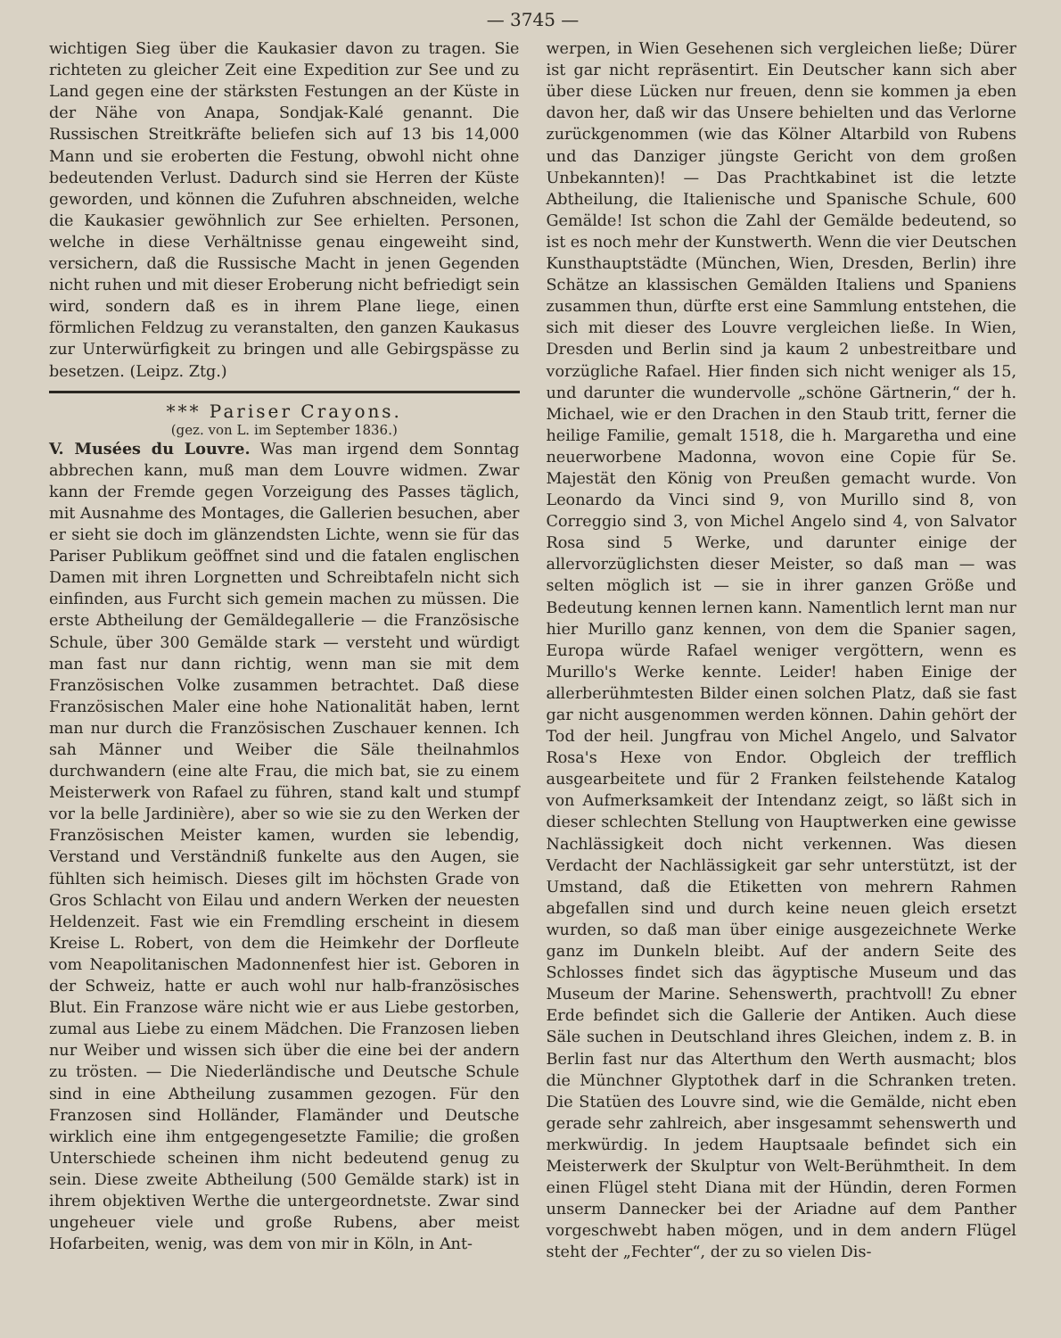— 3745 —
wichtigen Sieg über die Kaukasier davon zu tragen. Sie richteten zu gleicher Zeit eine Expedition zur See und zu Land gegen eine der stärksten Festungen an der Küste in der Nähe von Anapa, Sondjak-Kalé genannt. Die Russischen Streitkräfte beliefen sich auf 13 bis 14,000 Mann und sie eroberten die Festung, obwohl nicht ohne bedeutenden Verlust. Dadurch sind sie Herren der Küste geworden, und können die Zufuhren abschneiden, welche die Kaukasier gewöhnlich zur See erhielten. Personen, welche in diese Verhältnisse genau eingeweiht sind, versichern, daß die Russische Macht in jenen Gegenden nicht ruhen und mit dieser Eroberung nicht befriedigt sein wird, sondern daß es in ihrem Plane liege, einen förmlichen Feldzug zu veranstalten, den ganzen Kaukasus zur Unterwürfigkeit zu bringen und alle Gebirgspässe zu besetzen. (Leipz. Ztg.)
*** Pariser Crayons.
(gez. von L. im September 1836.)
V. Musées du Louvre. Was man irgend dem Sonntag abbrechen kann, muß man dem Louvre widmen. Zwar kann der Fremde gegen Vorzeigung des Passes täglich, mit Ausnahme des Montages, die Gallerien besuchen, aber er sieht sie doch im glänzendsten Lichte, wenn sie für das Pariser Publikum geöffnet sind und die fatalen englischen Damen mit ihren Lorgnetten und Schreibtafeln nicht sich einfinden, aus Furcht sich gemein machen zu müssen. Die erste Abtheilung der Gemäldegallerie — die Französische Schule, über 300 Gemälde stark — versteht und würdigt man fast nur dann richtig, wenn man sie mit dem Französischen Volke zusammen betrachtet. Daß diese Französischen Maler eine hohe Nationalität haben, lernt man nur durch die Französischen Zuschauer kennen. Ich sah Männer und Weiber die Säle theilnahmlos durchwandern (eine alte Frau, die mich bat, sie zu einem Meisterwerk von Rafael zu führen, stand kalt und stumpf vor la belle Jardinière), aber so wie sie zu den Werken der Französischen Meister kamen, wurden sie lebendig, Verstand und Verständniß funkelte aus den Augen, sie fühlten sich heimisch. Dieses gilt im höchsten Grade von Gros Schlacht von Eilau und andern Werken der neuesten Heldenzeit. Fast wie ein Fremdling erscheint in diesem Kreise L. Robert, von dem die Heimkehr der Dorfleute vom Neapolitanischen Madonnenfest hier ist. Geboren in der Schweiz, hatte er auch wohl nur halb-französisches Blut. Ein Franzose wäre nicht wie er aus Liebe gestorben, zumal aus Liebe zu einem Mädchen. Die Franzosen lieben nur Weiber und wissen sich über die eine bei der andern zu trösten. — Die Niederländische und Deutsche Schule sind in eine Abtheilung zusammen gezogen. Für den Franzosen sind Holländer, Flamänder und Deutsche wirklich eine ihm entgegengesetzte Familie; die großen Unterschiede scheinen ihm nicht bedeutend genug zu sein. Diese zweite Abtheilung (500 Gemälde stark) ist in ihrem objektiven Werthe die untergeordnetste. Zwar sind ungeheuer viele und große Rubens, aber meist Hofarbeiten, wenig, was dem von mir in Köln, in Ant-
werpen, in Wien Gesehenen sich vergleichen ließe; Dürer ist gar nicht repräsentirt. Ein Deutscher kann sich aber über diese Lücken nur freuen, denn sie kommen ja eben davon her, daß wir das Unsere behielten und das Verlorne zurückgenommen (wie das Kölner Altarbild von Rubens und das Danziger jüngste Gericht von dem großen Unbekannten)! — Das Prachtkabinet ist die letzte Abtheilung, die Italienische und Spanische Schule, 600 Gemälde! Ist schon die Zahl der Gemälde bedeutend, so ist es noch mehr der Kunstwerth. Wenn die vier Deutschen Kunsthauptstädte (München, Wien, Dresden, Berlin) ihre Schätze an klassischen Gemälden Italiens und Spaniens zusammen thun, dürfte erst eine Sammlung entstehen, die sich mit dieser des Louvre vergleichen ließe. In Wien, Dresden und Berlin sind ja kaum 2 unbestreitbare und vorzügliche Rafael. Hier finden sich nicht weniger als 15, und darunter die wundervolle „schöne Gärtnerin,“ der h. Michael, wie er den Drachen in den Staub tritt, ferner die heilige Familie, gemalt 1518, die h. Margaretha und eine neuerworbene Madonna, wovon eine Copie für Se. Majestät den König von Preußen gemacht wurde. Von Leonardo da Vinci sind 9, von Murillo sind 8, von Correggio sind 3, von Michel Angelo sind 4, von Salvator Rosa sind 5 Werke, und darunter einige der allervorzüglichsten dieser Meister, so daß man — was selten möglich ist — sie in ihrer ganzen Größe und Bedeutung kennen lernen kann. Namentlich lernt man nur hier Murillo ganz kennen, von dem die Spanier sagen, Europa würde Rafael weniger vergöttern, wenn es Murillo's Werke kennte. Leider! haben Einige der allerberühmtesten Bilder einen solchen Platz, daß sie fast gar nicht ausgenommen werden können. Dahin gehört der Tod der heil. Jungfrau von Michel Angelo, und Salvator Rosa's Hexe von Endor. Obgleich der trefflich ausgearbeitete und für 2 Franken feilstehende Katalog von Aufmerksamkeit der Intendanz zeigt, so läßt sich in dieser schlechten Stellung von Hauptwerken eine gewisse Nachlässigkeit doch nicht verkennen. Was diesen Verdacht der Nachlässigkeit gar sehr unterstützt, ist der Umstand, daß die Etiketten von mehrern Rahmen abgefallen sind und durch keine neuen gleich ersetzt wurden, so daß man über einige ausgezeichnete Werke ganz im Dunkeln bleibt. Auf der andern Seite des Schlosses findet sich das ägyptische Museum und das Museum der Marine. Sehenswerth, prachtvoll! Zu ebner Erde befindet sich die Gallerie der Antiken. Auch diese Säle suchen in Deutschland ihres Gleichen, indem z. B. in Berlin fast nur das Alterthum den Werth ausmacht; blos die Münchner Glyptothek darf in die Schranken treten. Die Statüen des Louvre sind, wie die Gemälde, nicht eben gerade sehr zahlreich, aber insgesammt sehenswerth und merkwürdig. In jedem Hauptsaale befindet sich ein Meisterwerk der Skulptur von Welt-Berühmtheit. In dem einen Flügel steht Diana mit der Hündin, deren Formen unserm Dannecker bei der Ariadne auf dem Panther vorgeschwebt haben mögen, und in dem andern Flügel steht der „Fechter“, der zu so vielen Dis-